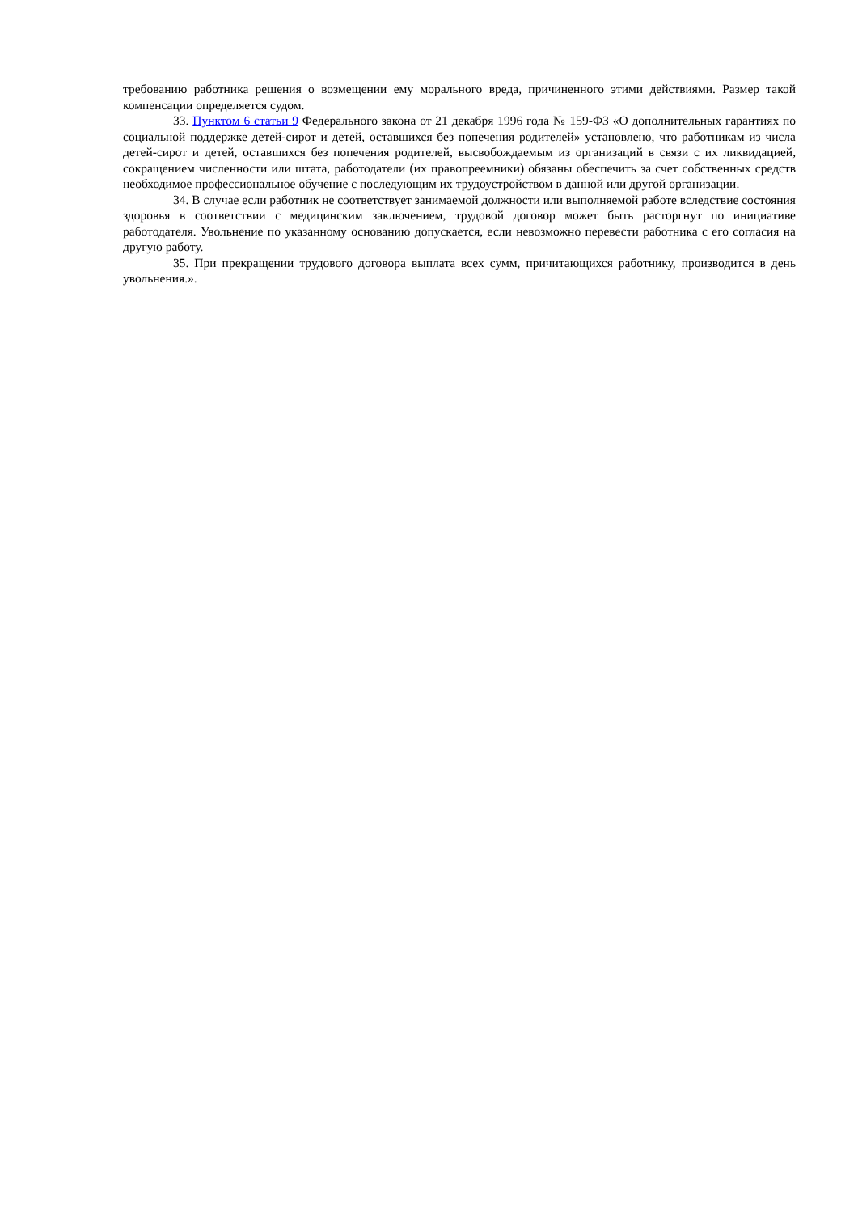требованию работника решения о возмещении ему морального вреда, причиненного этими действиями. Размер такой компенсации определяется судом.
33. Пунктом 6 статьи 9 Федерального закона от 21 декабря 1996 года № 159-ФЗ «О дополнительных гарантиях по социальной поддержке детей-сирот и детей, оставшихся без попечения родителей» установлено, что работникам из числа детей-сирот и детей, оставшихся без попечения родителей, высвобождаемым из организаций в связи с их ликвидацией, сокращением численности или штата, работодатели (их правопреемники) обязаны обеспечить за счет собственных средств необходимое профессиональное обучение с последующим их трудоустройством в данной или другой организации.
34. В случае если работник не соответствует занимаемой должности или выполняемой работе вследствие состояния здоровья в соответствии с медицинским заключением, трудовой договор может быть расторгнут по инициативе работодателя. Увольнение по указанному основанию допускается, если невозможно перевести работника с его согласия на другую работу.
35. При прекращении трудового договора выплата всех сумм, причитающихся работнику, производится в день увольнения.».